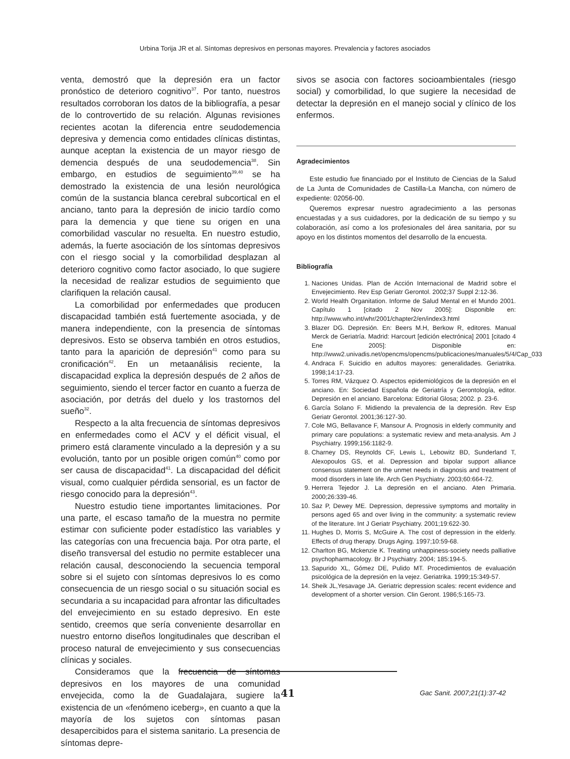Urbina Torija JR et al. Síntomas depresivos en personas mayores. Prevalencia y factores asociados
venta, demostró que la depresión era un factor pronóstico de deterioro cognitivo<sup>37</sup>. Por tanto, nuestros resultados corroboran los datos de la bibliografía, a pesar de lo controvertido de su relación. Algunas revisiones recientes acotan la diferencia entre seudodemencia depresiva y demencia como entidades clínicas distintas, aunque aceptan la existencia de un mayor riesgo de demencia después de una seudodemencia<sup>38</sup>. Sin embargo, en estudios de seguimiento<sup>39,40</sup> se ha demostrado la existencia de una lesión neurológica común de la sustancia blanca cerebral subcortical en el anciano, tanto para la depresión de inicio tardío como para la demencia y que tiene su origen en una comorbilidad vascular no resuelta. En nuestro estudio, además, la fuerte asociación de los síntomas depresivos con el riesgo social y la comorbilidad desplazan al deterioro cognitivo como factor asociado, lo que sugiere la necesidad de realizar estudios de seguimiento que clarifiquen la relación causal.
La comorbilidad por enfermedades que producen discapacidad también está fuertemente asociada, y de manera independiente, con la presencia de síntomas depresivos. Esto se observa también en otros estudios, tanto para la aparición de depresión<sup>41</sup> como para su cronificación<sup>42</sup>. En un metaanálisis reciente, la discapacidad explica la depresión después de 2 años de seguimiento, siendo el tercer factor en cuanto a fuerza de asociación, por detrás del duelo y los trastornos del sueño<sup>32</sup>.
Respecto a la alta frecuencia de síntomas depresivos en enfermedades como el ACV y el déficit visual, el primero está claramente vinculado a la depresión y a su evolución, tanto por un posible origen común<sup>40</sup> como por ser causa de discapacidad<sup>41</sup>. La discapacidad del déficit visual, como cualquier pérdida sensorial, es un factor de riesgo conocido para la depresión<sup>43</sup>.
Nuestro estudio tiene importantes limitaciones. Por una parte, el escaso tamaño de la muestra no permite estimar con suficiente poder estadístico las variables y las categorías con una frecuencia baja. Por otra parte, el diseño transversal del estudio no permite establecer una relación causal, desconociendo la secuencia temporal sobre si el sujeto con síntomas depresivos lo es como consecuencia de un riesgo social o su situación social es secundaria a su incapacidad para afrontar las dificultades del envejecimiento en su estado depresivo. En este sentido, creemos que sería conveniente desarrollar en nuestro entorno diseños longitudinales que describan el proceso natural de envejecimiento y sus consecuencias clínicas y sociales.
Consideramos que la frecuencia de síntomas depresivos en los mayores de una comunidad envejecida, como la de Guadalajara, sugiere la existencia de un «fenómeno iceberg», en cuanto a que la mayoría de los sujetos con síntomas pasan desapercibidos para el sistema sanitario. La presencia de síntomas depre-
sivos se asocia con factores socioambientales (riesgo social) y comorbilidad, lo que sugiere la necesidad de detectar la depresión en el manejo social y clínico de los enfermos.
Agradecimientos
Este estudio fue financiado por el Instituto de Ciencias de la Salud de La Junta de Comunidades de Castilla-La Mancha, con número de expediente: 02056-00.
Queremos expresar nuestro agradecimiento a las personas encuestadas y a sus cuidadores, por la dedicación de su tiempo y su colaboración, así como a los profesionales del área sanitaria, por su apoyo en los distintos momentos del desarrollo de la encuesta.
Bibliografía
1. Naciones Unidas. Plan de Acción Internacional de Madrid sobre el Envejecimiento. Rev Esp Geriatr Gerontol. 2002;37 Suppl 2:12-36.
2. World Health Organitation. Informe de Salud Mental en el Mundo 2001. Capítulo 1 [citado 2 Nov 2005]: Disponible en: http://www.who.int/whr/2001/chapter2/en/index3.html
3. Blazer DG. Depresión. En: Beers M.H, Berkow R, editores. Manual Merck de Geriatría. Madrid: Harcourt [edición electrónica] 2001 [citado 4 Ene 2005]: Disponible en: http://www2.univadis.net/opencms/opencms/publicaciones/manuales/5/4/Cap_033
4. Andraca F. Suicidio en adultos mayores: generalidades. Geriatrika. 1998;14:17-23.
5. Torres RM, Vázquez O. Aspectos epidemiológicos de la depresión en el anciano. En: Sociedad Española de Geriatría y Gerontología, editor. Depresión en el anciano. Barcelona: Editorial Glosa; 2002. p. 23-6.
6. García Solano F. Midiendo la prevalencia de la depresión. Rev Esp Geriatr Gerontol. 2001;36:127-30.
7. Cole MG, Bellavance F, Mansour A. Prognosis in elderly community and primary care populations: a systematic review and meta-analysis. Am J Psychiatry. 1999;156:1182-9.
8. Charney DS, Reynolds CF, Lewis L, Lebowitz BD, Sunderland T, Alexopoulos GS, et al. Depression and bipolar support alliance consensus statement on the unmet needs in diagnosis and treatment of mood disorders in late life. Arch Gen Psychiatry. 2003;60:664-72.
9. Herrera Tejedor J. La depresión en el anciano. Aten Primaria. 2000;26:339-46.
10. Saz P, Dewey ME. Depression, depressive symptoms and mortality in persons aged 65 and over living in the community: a systematic review of the literature. Int J Geriatr Psychiatry. 2001;19:622-30.
11. Hughes D, Morris S, McGuire A. The cost of depression in the elderly. Effects of drug therapy. Drugs Aging. 1997;10:59-68.
12. Charlton BG, Mckenzie K. Treating unhappiness-society needs palliative psychopharmacology. Br J Psychiatry. 2004; 185:194-5.
13. Sapurido XL, Gómez DE, Pulido MT. Procedimientos de evaluación psicológica de la depresión en la vejez. Geriatrika. 1999;15:349-57.
14. Sheik JL,Yesavage JA. Geriatric depression scales: recent evidence and development of a shorter version. Clin Geront. 1986;5:165-73.
41 Gac Sanit. 2007;21(1):37-42